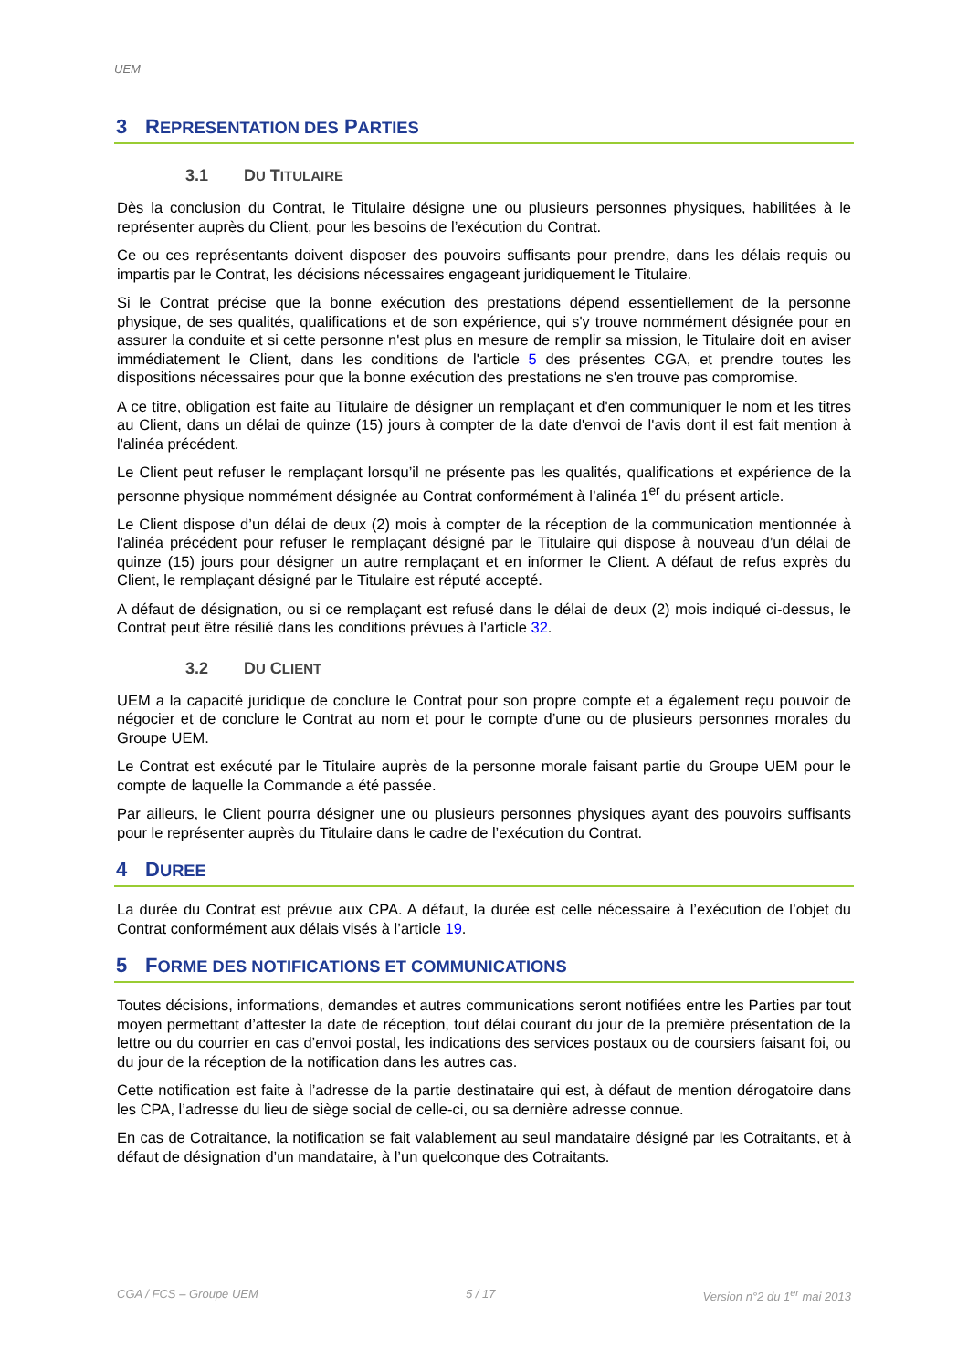UEM
3 REPRESENTATION DES PARTIES
3.1 DU TITULAIRE
Dès la conclusion du Contrat, le Titulaire désigne une ou plusieurs personnes physiques, habilitées à le représenter auprès du Client, pour les besoins de l’exécution du Contrat.
Ce ou ces représentants doivent disposer des pouvoirs suffisants pour prendre, dans les délais requis ou impartis par le Contrat, les décisions nécessaires engageant juridiquement le Titulaire.
Si le Contrat précise que la bonne exécution des prestations dépend essentiellement de la personne physique, de ses qualités, qualifications et de son expérience, qui s'y trouve nommément désignée pour en assurer la conduite et si cette personne n'est plus en mesure de remplir sa mission, le Titulaire doit en aviser immédiatement le Client, dans les conditions de l'article 5 des présentes CGA, et prendre toutes les dispositions nécessaires pour que la bonne exécution des prestations ne s'en trouve pas compromise.
A ce titre, obligation est faite au Titulaire de désigner un remplaçant et d'en communiquer le nom et les titres au Client, dans un délai de quinze (15) jours à compter de la date d'envoi de l'avis dont il est fait mention à l'alinéa précédent.
Le Client peut refuser le remplaçant lorsqu’il ne présente pas les qualités, qualifications et expérience de la personne physique nommément désignée au Contrat conformément à l’alinéa 1<sup>er</sup> du présent article.
Le Client dispose d’un délai de deux (2) mois à compter de la réception de la communication mentionnée à l'alinéa précédent pour refuser le remplaçant désigné par le Titulaire qui dispose à nouveau d’un délai de quinze (15) jours pour désigner un autre remplaçant et en informer le Client. A défaut de refus exprès du Client, le remplaçant désigné par le Titulaire est réputé accepté.
A défaut de désignation, ou si ce remplaçant est refusé dans le délai de deux (2) mois indiqué ci-dessus, le Contrat peut être résilié dans les conditions prévues à l'article 32.
3.2 DU CLIENT
UEM a la capacité juridique de conclure le Contrat pour son propre compte et a également reçu pouvoir de négocier et de conclure le Contrat au nom et pour le compte d’une ou de plusieurs personnes morales du Groupe UEM.
Le Contrat est exécuté par le Titulaire auprès de la personne morale faisant partie du Groupe UEM pour le compte de laquelle la Commande a été passée.
Par ailleurs, le Client pourra désigner une ou plusieurs personnes physiques ayant des pouvoirs suffisants pour le représenter auprès du Titulaire dans le cadre de l’exécution du Contrat.
4 DUREE
La durée du Contrat est prévue aux CPA. A défaut, la durée est celle nécessaire à l’exécution de l’objet du Contrat conformément aux délais visés à l’article 19.
5 FORME DES NOTIFICATIONS ET COMMUNICATIONS
Toutes décisions, informations, demandes et autres communications seront notifiées entre les Parties par tout moyen permettant d’attester la date de réception, tout délai courant du jour de la première présentation de la lettre ou du courrier en cas d’envoi postal, les indications des services postaux ou de coursiers faisant foi, ou du jour de la réception de la notification dans les autres cas.
Cette notification est faite à l’adresse de la partie destinataire qui est, à défaut de mention dérogatoire dans les CPA, l’adresse du lieu de siège social de celle-ci, ou sa dernière adresse connue.
En cas de Cotraitance, la notification se fait valablement au seul mandataire désigné par les Cotraitants, et à défaut de désignation d’un mandataire, à l’un quelconque des Cotraitants.
CGA / FCS – Groupe UEM 5 / 17 Version n°2 du 1<sup>er</sup> mai 2013